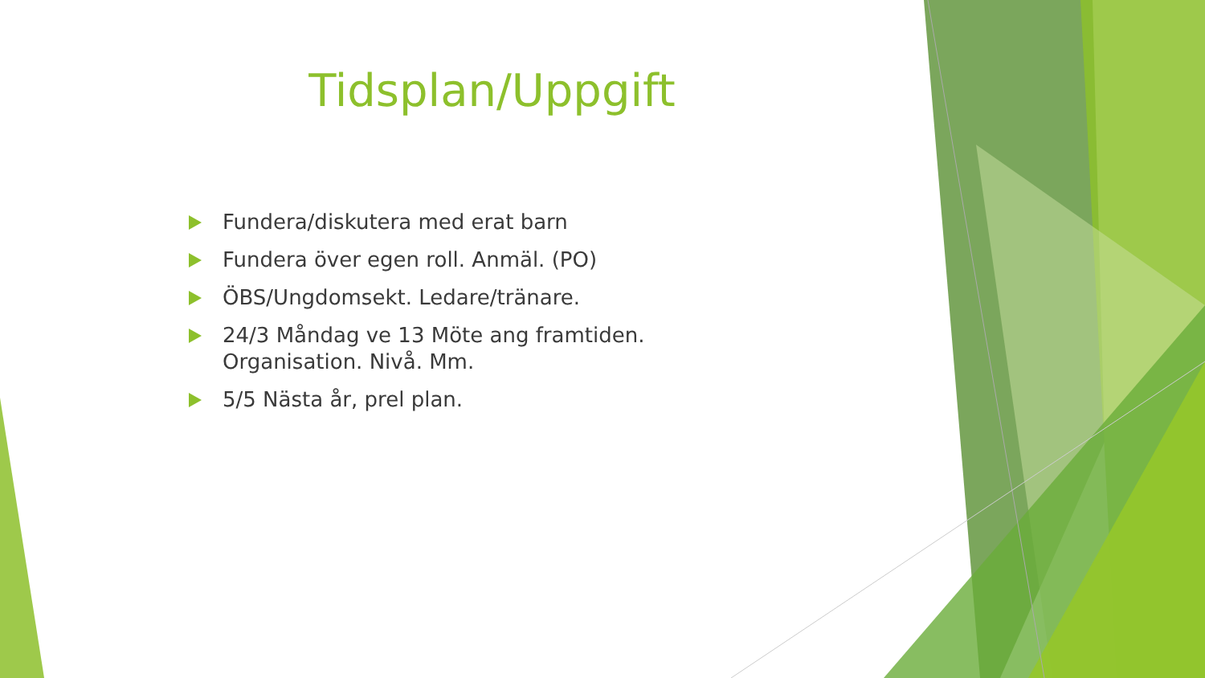Tidsplan/Uppgift
Fundera/diskutera med erat barn
Fundera över egen roll. Anmäl. (PO)
ÖBS/Ungdomsekt. Ledare/tränare.
24/3 Måndag ve 13 Möte ang framtiden. Organisation. Nivå. Mm.
5/5 Nästa år, prel plan.